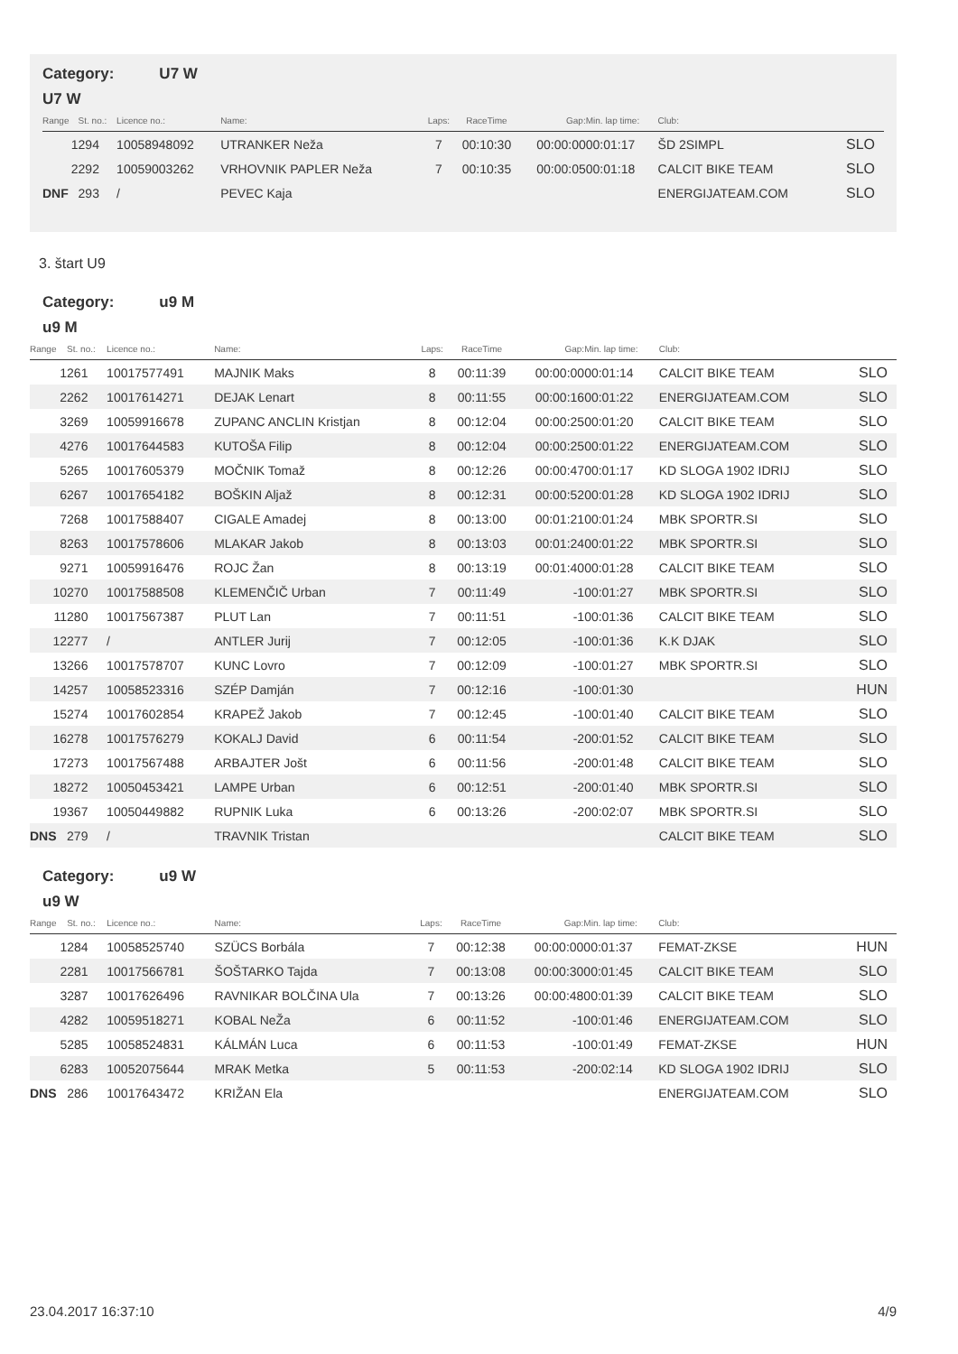Category: U7 W
U7 W
| Range | St. no.: | Licence no.: | Name: | Laps: | RaceTime | Gap: | Min. lap time: | Club: | |
| --- | --- | --- | --- | --- | --- | --- | --- | --- | --- |
| 1 | 294 | 10058948092 | UTRANKER Neža | 7 | 00:10:30 | 00:00:00 | 00:01:17 | ŠD 2SIMPL | SLO |
| 2 | 292 | 10059003262 | VRHOVNIK PAPLER Neža | 7 | 00:10:35 | 00:00:05 | 00:01:18 | CALCIT BIKE TEAM | SLO |
| DNF | 293 | / | PEVEC Kaja | | | | | ENERGIJATEAM.COM | SLO |
3. štart U9
Category: u9 M
u9 M
| Range | St. no.: | Licence no.: | Name: | Laps: | RaceTime | Gap: | Min. lap time: | Club: | |
| --- | --- | --- | --- | --- | --- | --- | --- | --- | --- |
| 1 | 261 | 10017577491 | MAJNIK Maks | 8 | 00:11:39 | 00:00:00 | 00:01:14 | CALCIT BIKE TEAM | SLO |
| 2 | 262 | 10017614271 | DEJAK Lenart | 8 | 00:11:55 | 00:00:16 | 00:01:22 | ENERGIJATEAM.COM | SLO |
| 3 | 269 | 10059916678 | ZUPANC ANCLIN Kristjan | 8 | 00:12:04 | 00:00:25 | 00:01:20 | CALCIT BIKE TEAM | SLO |
| 4 | 276 | 10017644583 | KUTOŠA Filip | 8 | 00:12:04 | 00:00:25 | 00:01:22 | ENERGIJATEAM.COM | SLO |
| 5 | 265 | 10017605379 | MOČNIK Tomaž | 8 | 00:12:26 | 00:00:47 | 00:01:17 | KD SLOGA 1902 IDRIJ | SLO |
| 6 | 267 | 10017654182 | BOŠKIN Aljaž | 8 | 00:12:31 | 00:00:52 | 00:01:28 | KD SLOGA 1902 IDRIJ | SLO |
| 7 | 268 | 10017588407 | CIGALE Amadej | 8 | 00:13:00 | 00:01:21 | 00:01:24 | MBK SPORTR.SI | SLO |
| 8 | 263 | 10017578606 | MLAKAR Jakob | 8 | 00:13:03 | 00:01:24 | 00:01:22 | MBK SPORTR.SI | SLO |
| 9 | 271 | 10059916476 | ROJC Žan | 8 | 00:13:19 | 00:01:40 | 00:01:28 | CALCIT BIKE TEAM | SLO |
| 10 | 270 | 10017588508 | KLEMENČIČ Urban | 7 | 00:11:49 | -1 | 00:01:27 | MBK SPORTR.SI | SLO |
| 11 | 280 | 10017567387 | PLUT Lan | 7 | 00:11:51 | -1 | 00:01:36 | CALCIT BIKE TEAM | SLO |
| 12 | 277 | / | ANTLER Jurij | 7 | 00:12:05 | -1 | 00:01:36 | K.K DJAK | SLO |
| 13 | 266 | 10017578707 | KUNC Lovro | 7 | 00:12:09 | -1 | 00:01:27 | MBK SPORTR.SI | SLO |
| 14 | 257 | 10058523316 | SZÉP Damján | 7 | 00:12:16 | -1 | 00:01:30 | | HUN |
| 15 | 274 | 10017602854 | KRAPEŽ Jakob | 7 | 00:12:45 | -1 | 00:01:40 | CALCIT BIKE TEAM | SLO |
| 16 | 278 | 10017576279 | KOKALJ David | 6 | 00:11:54 | -2 | 00:01:52 | CALCIT BIKE TEAM | SLO |
| 17 | 273 | 10017567488 | ARBAJTER Jošt | 6 | 00:11:56 | -2 | 00:01:48 | CALCIT BIKE TEAM | SLO |
| 18 | 272 | 10050453421 | LAMPE Urban | 6 | 00:12:51 | -2 | 00:01:40 | MBK SPORTR.SI | SLO |
| 19 | 367 | 10050449882 | RUPNIK Luka | 6 | 00:13:26 | -2 | 00:02:07 | MBK SPORTR.SI | SLO |
| DNS | 279 | / | TRAVNIK Tristan | | | | | CALCIT BIKE TEAM | SLO |
Category: u9 W
u9 W
| Range | St. no.: | Licence no.: | Name: | Laps: | RaceTime | Gap: | Min. lap time: | Club: | |
| --- | --- | --- | --- | --- | --- | --- | --- | --- | --- |
| 1 | 284 | 10058525740 | SZÜCS Borbála | 7 | 00:12:38 | 00:00:00 | 00:01:37 | FEMAT-ZKSE | HUN |
| 2 | 281 | 10017566781 | ŠOŠTARKO Tajda | 7 | 00:13:08 | 00:00:30 | 00:01:45 | CALCIT BIKE TEAM | SLO |
| 3 | 287 | 10017626496 | RAVNIKAR BOLČINA Ula | 7 | 00:13:26 | 00:00:48 | 00:01:39 | CALCIT BIKE TEAM | SLO |
| 4 | 282 | 10059518271 | KOBAL NeŽa | 6 | 00:11:52 | -1 | 00:01:46 | ENERGIJATEAM.COM | SLO |
| 5 | 285 | 10058524831 | KÁLMÁN Luca | 6 | 00:11:53 | -1 | 00:01:49 | FEMAT-ZKSE | HUN |
| 6 | 283 | 10052075644 | MRAK Metka | 5 | 00:11:53 | -2 | 00:02:14 | KD SLOGA 1902 IDRIJ | SLO |
| DNS | 286 | 10017643472 | KRIŽAN Ela | | | | | ENERGIJATEAM.COM | SLO |
23.04.2017 16:37:10 4/9